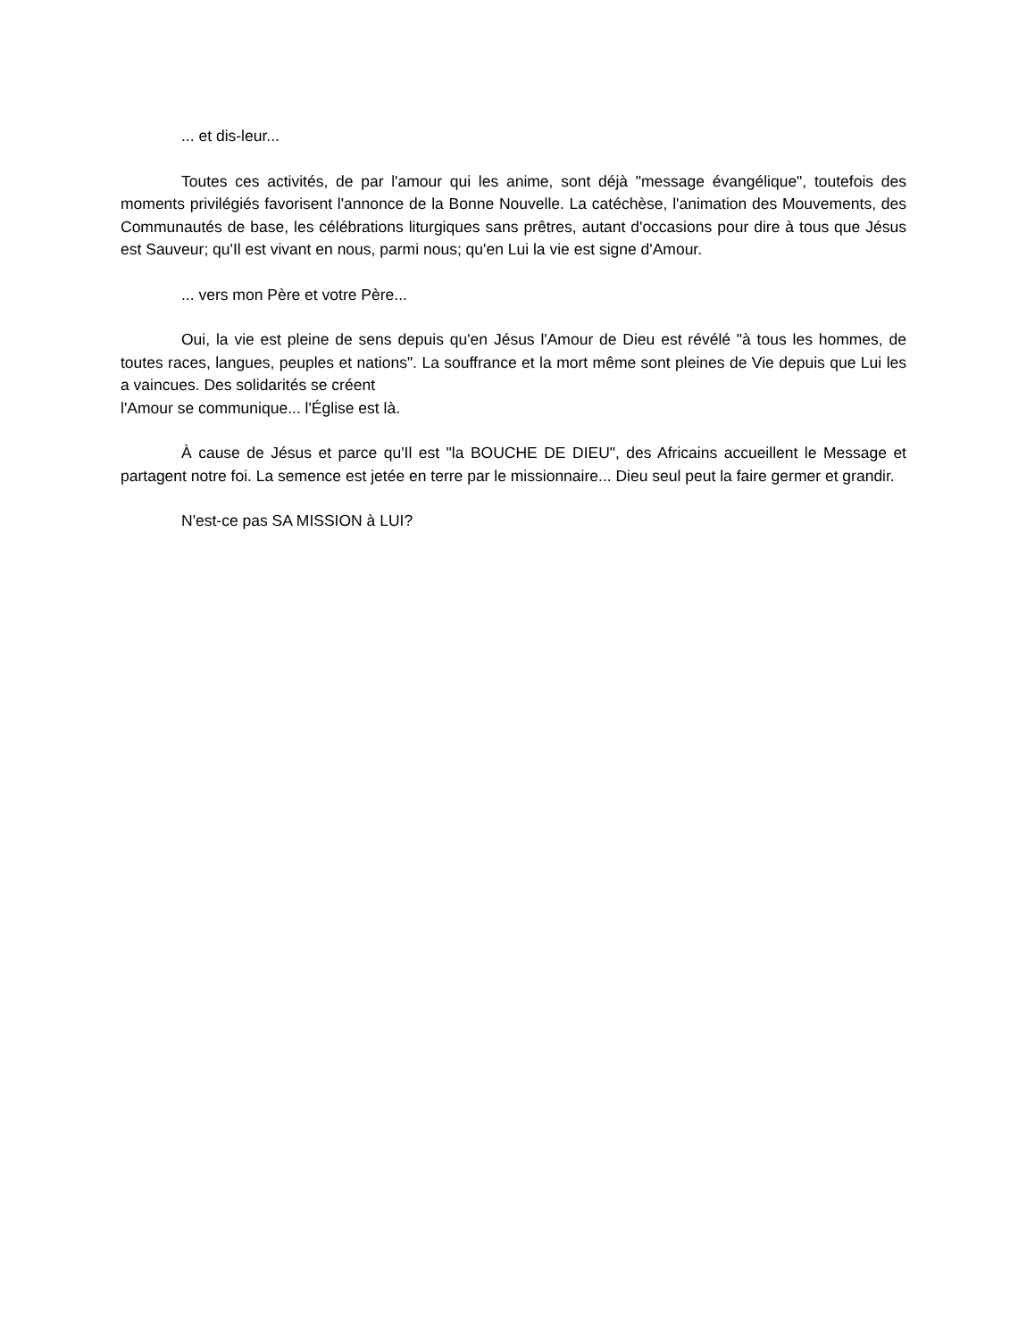... et dis-leur...
Toutes ces activités, de par l'amour qui les anime, sont déjà "message évangélique", toutefois des moments privilégiés favorisent l'annonce de la Bonne Nouvelle. La catéchèse, l'animation des Mouvements, des Communautés de base, les célébrations liturgiques sans prêtres, autant d'occasions pour dire à tous que Jésus est Sauveur; qu'Il est vivant en nous, parmi nous; qu'en Lui la vie est signe d'Amour.
... vers mon Père et votre Père...
Oui, la vie est pleine de sens depuis qu'en Jésus l'Amour de Dieu est révélé "à tous les hommes, de toutes races, langues, peuples et nations". La souffrance et la mort même sont pleines de Vie depuis que Lui les a vaincues. Des solidarités se créent
l'Amour se communique... l'Église est là.
À cause de Jésus et parce qu'Il est "la BOUCHE DE DIEU", des Africains accueillent le Message et partagent notre foi. La semence est jetée en terre par le missionnaire... Dieu seul peut la faire germer et grandir.
N'est-ce pas SA MISSION à LUI?